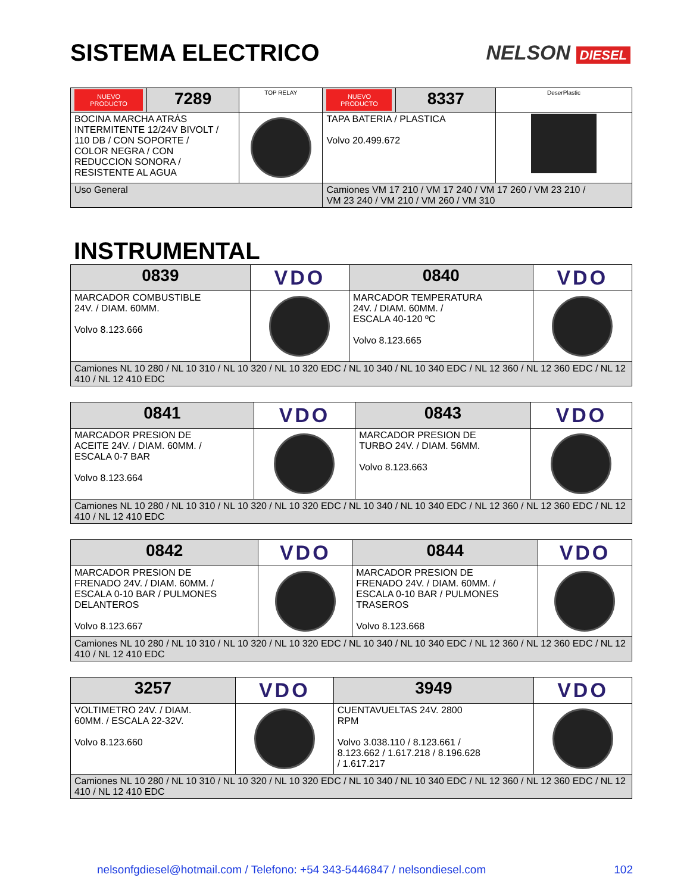SISTEMA ELECTRICO
NELSON DIESEL
| NUEVO PRODUCTO | 7289 | TOP RELAY | NUEVO PRODUCTO | 8337 | DeserPlastic |
| BOCINA MARCHA ATRÁS INTERMITENTE 12/24V BIVOLT / 110 DB / CON SOPORTE / COLOR NEGRA / CON REDUCCION SONORA / RESISTENTE AL AGUA | | | TAPA BATERIA / PLASTICA Volvo 20.499.672 | | |
| Uso General | | | Camiones VM 17 210 / VM 17 240 / VM 17 260 / VM 23 210 / VM 23 240 / VM 210 / VM 260 / VM 310 | | |
INSTRUMENTAL
| 0839 | VDO | 0840 | VDO |
| MARCADOR COMBUSTIBLE 24V. / DIAM. 60MM. Volvo 8.123.666 | | MARCADOR TEMPERATURA 24V. / DIAM. 60MM. / ESCALA 40-120 ºC Volvo 8.123.665 | |
| Camiones NL 10 280 / NL 10 310 / NL 10 320 / NL 10 320 EDC / NL 10 340 / NL 10 340 EDC / NL 12 360 / NL 12 360 EDC / NL 12 410 / NL 12 410 EDC | | | |
| 0841 | VDO | 0843 | VDO |
| MARCADOR PRESION DE ACEITE 24V. / DIAM. 60MM. / ESCALA 0-7 BAR Volvo 8.123.664 | | MARCADOR PRESION DE TURBO 24V. / DIAM. 56MM. Volvo 8.123.663 | |
| Camiones NL 10 280 / NL 10 310 / NL 10 320 / NL 10 320 EDC / NL 10 340 / NL 10 340 EDC / NL 12 360 / NL 12 360 EDC / NL 12 410 / NL 12 410 EDC | | | |
| 0842 | VDO | 0844 | VDO |
| MARCADOR PRESION DE FRENADO 24V. / DIAM. 60MM. / ESCALA 0-10 BAR / PULMONES DELANTEROS Volvo 8.123.667 | | MARCADOR PRESION DE FRENADO 24V. / DIAM. 60MM. / ESCALA 0-10 BAR / PULMONES TRASEROS Volvo 8.123.668 | |
| Camiones NL 10 280 / NL 10 310 / NL 10 320 / NL 10 320 EDC / NL 10 340 / NL 10 340 EDC / NL 12 360 / NL 12 360 EDC / NL 12 410 / NL 12 410 EDC | | | |
| 3257 | VDO | 3949 | VDO |
| VOLTIMETRO 24V. / DIAM. 60MM. / ESCALA 22-32V. Volvo 8.123.660 | | CUENTAVUELTAS 24V. 2800 RPM Volvo 3.038.110 / 8.123.661 / 8.123.662 / 1.617.218 / 8.196.628 / 1.617.217 | |
| Camiones NL 10 280 / NL 10 310 / NL 10 320 / NL 10 320 EDC / NL 10 340 / NL 10 340 EDC / NL 12 360 / NL 12 360 EDC / NL 12 410 / NL 12 410 EDC | | | |
nelsonfgdiesel@hotmail.com / Telefono: +54 343-5446847 / nelsondiesel.com 102